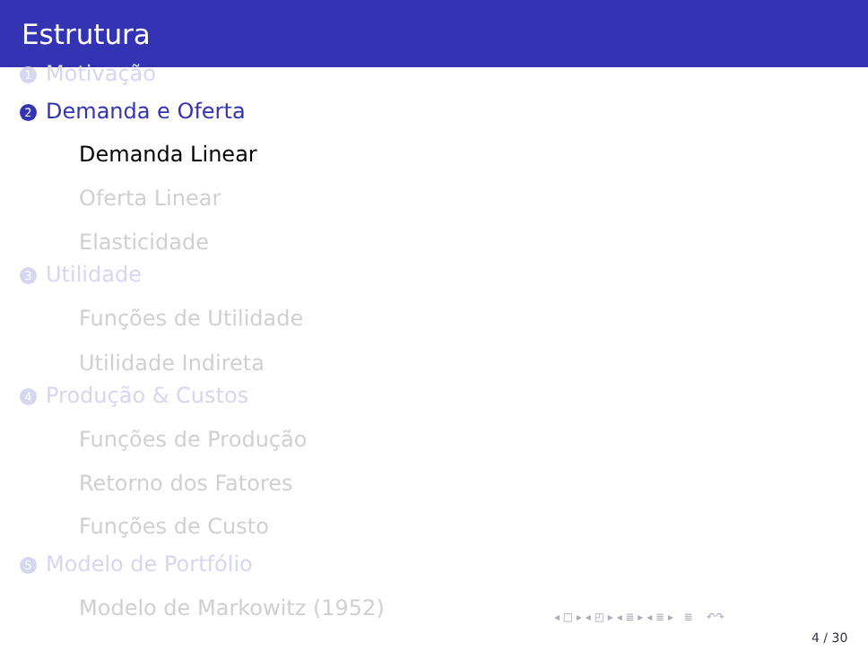Estrutura
1 Motivação
2 Demanda e Oferta
Demanda Linear
Oferta Linear
Elasticidade
3 Utilidade
Funções de Utilidade
Utilidade Indireta
4 Produção & Custos
Funções de Produção
Retorno dos Fatores
Funções de Custo
5 Modelo de Portfólio
Modelo de Markowitz (1952)
◂ □ ▸ ◂ ◰ ▸ ◂ ≣ ▸ ◂ ≣ ▸ ≣ ↶↷
4 / 30